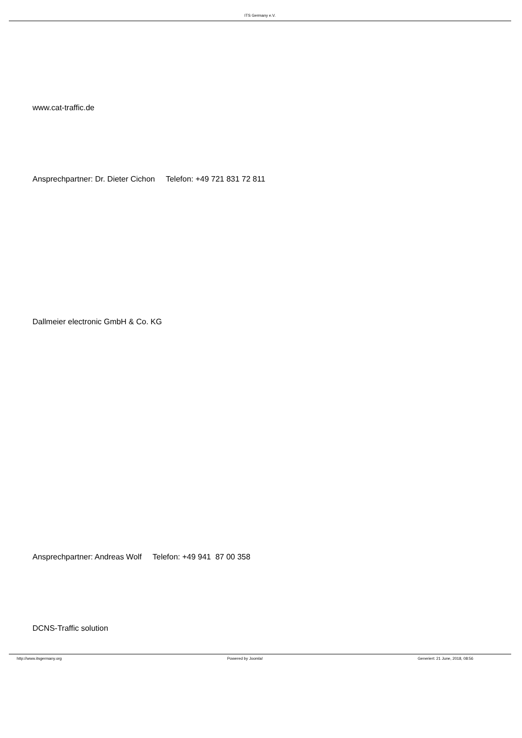ITS Germany e.V.
www.cat-traffic.de
Ansprechpartner: Dr. Dieter Cichon Telefon: +49 721 831 72 811
Dallmeier electronic GmbH & Co. KG
Ansprechpartner: Andreas Wolf Telefon: +49 941 87 00 358
DCNS-Traffic solution
http://www.itsgermany.org Powered by Joomla! Generiert: 21 June, 2018, 08:56